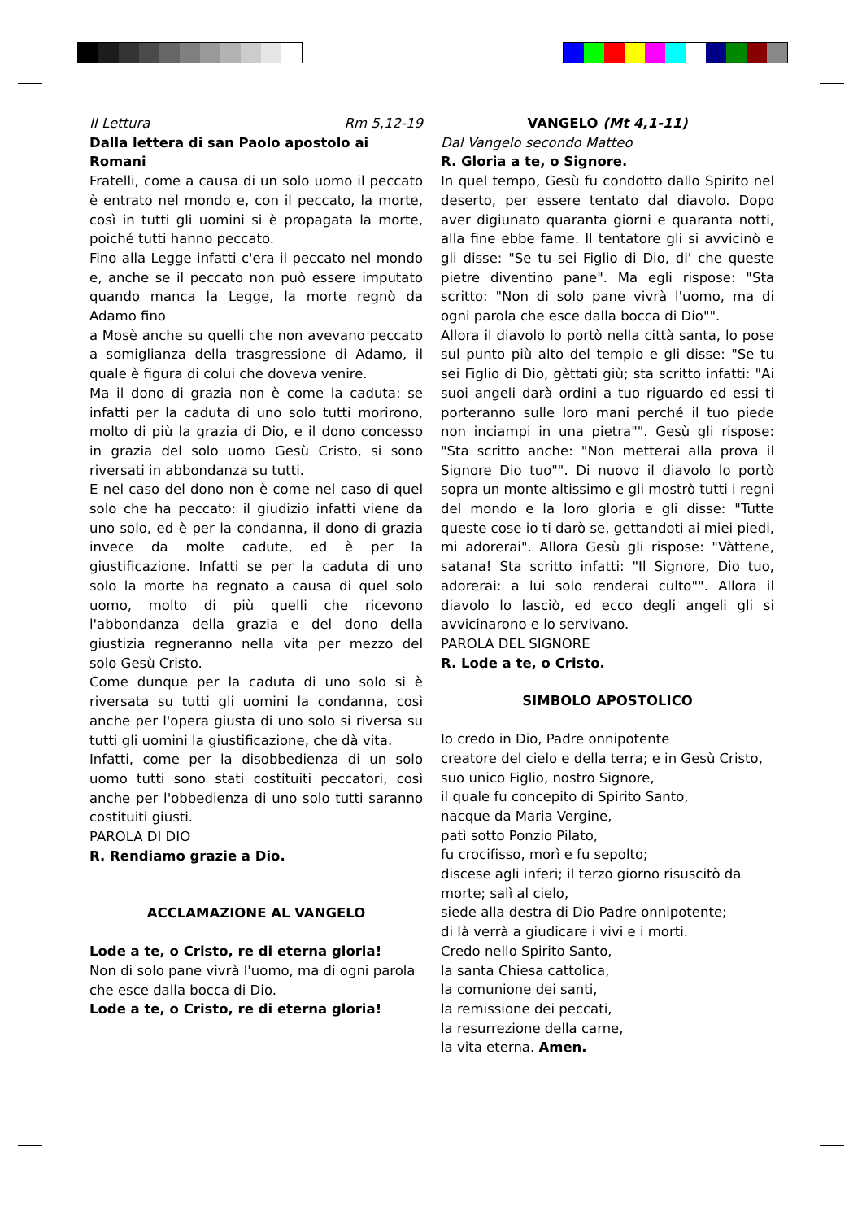II Lettura Rm 5,12-19
Dalla lettera di san Paolo apostolo ai Romani
Fratelli, come a causa di un solo uomo il peccato è entrato nel mondo e, con il peccato, la morte, così in tutti gli uomini si è propagata la morte, poiché tutti hanno peccato.
Fino alla Legge infatti c'era il peccato nel mondo e, anche se il peccato non può essere imputato quando manca la Legge, la morte regnò da Adamo fino
a Mosè anche su quelli che non avevano peccato a somiglianza della trasgressione di Adamo, il quale è figura di colui che doveva venire.
Ma il dono di grazia non è come la caduta: se infatti per la caduta di uno solo tutti morirono, molto di più la grazia di Dio, e il dono concesso in grazia del solo uomo Gesù Cristo, si sono riversati in abbondanza su tutti.
E nel caso del dono non è come nel caso di quel solo che ha peccato: il giudizio infatti viene da uno solo, ed è per la condanna, il dono di grazia invece da molte cadute, ed è per la giustificazione. Infatti se per la caduta di uno solo la morte ha regnato a causa di quel solo uomo, molto di più quelli che ricevono l'abbondanza della grazia e del dono della giustizia regneranno nella vita per mezzo del solo Gesù Cristo.
Come dunque per la caduta di uno solo si è riversata su tutti gli uomini la condanna, così anche per l'opera giusta di uno solo si riversa su tutti gli uomini la giustificazione, che dà vita.
Infatti, come per la disobbedienza di un solo uomo tutti sono stati costituiti peccatori, così anche per l'obbedienza di uno solo tutti saranno costituiti giusti.
PAROLA DI DIO
R. Rendiamo grazie a Dio.
ACCLAMAZIONE AL VANGELO
Lode a te, o Cristo, re di eterna gloria!
Non di solo pane vivrà l'uomo, ma di ogni parola che esce dalla bocca di Dio.
Lode a te, o Cristo, re di eterna gloria!
VANGELO (Mt 4,1-11)
Dal Vangelo secondo Matteo
R. Gloria a te, o Signore.
In quel tempo, Gesù fu condotto dallo Spirito nel deserto, per essere tentato dal diavolo. Dopo aver digiunato quaranta giorni e quaranta notti, alla fine ebbe fame. Il tentatore gli si avvicinò e gli disse: "Se tu sei Figlio di Dio, di' che queste pietre diventino pane". Ma egli rispose: "Sta scritto: "Non di solo pane vivrà l'uomo, ma di ogni parola che esce dalla bocca di Dio"".
Allora il diavolo lo portò nella città santa, lo pose sul punto più alto del tempio e gli disse: "Se tu sei Figlio di Dio, gèttati giù; sta scritto infatti: "Ai suoi angeli darà ordini a tuo riguardo ed essi ti porteranno sulle loro mani perché il tuo piede non inciampi in una pietra"". Gesù gli rispose: "Sta scritto anche: "Non metterai alla prova il Signore Dio tuo"". Di nuovo il diavolo lo portò sopra un monte altissimo e gli mostrò tutti i regni del mondo e la loro gloria e gli disse: "Tutte queste cose io ti darò se, gettandoti ai miei piedi, mi adorerai". Allora Gesù gli rispose: "Vàttene, satana! Sta scritto infatti: "Il Signore, Dio tuo, adorerai: a lui solo renderai culto"". Allora il diavolo lo lasciò, ed ecco degli angeli gli si avvicinarono e lo servivano.
PAROLA DEL SIGNORE
R. Lode a te, o Cristo.
SIMBOLO APOSTOLICO
Io credo in Dio, Padre onnipotente
creatore del cielo e della terra; e in Gesù Cristo, suo unico Figlio, nostro Signore,
il quale fu concepito di Spirito Santo,
nacque da Maria Vergine,
patì sotto Ponzio Pilato,
fu crocifisso, morì e fu sepolto;
discese agli inferi; il terzo giorno risuscitò da morte; salì al cielo,
siede alla destra di Dio Padre onnipotente;
di là verrà a giudicare i vivi e i morti.
Credo nello Spirito Santo,
la santa Chiesa cattolica,
la comunione dei santi,
la remissione dei peccati,
la resurrezione della carne,
la vita eterna. Amen.